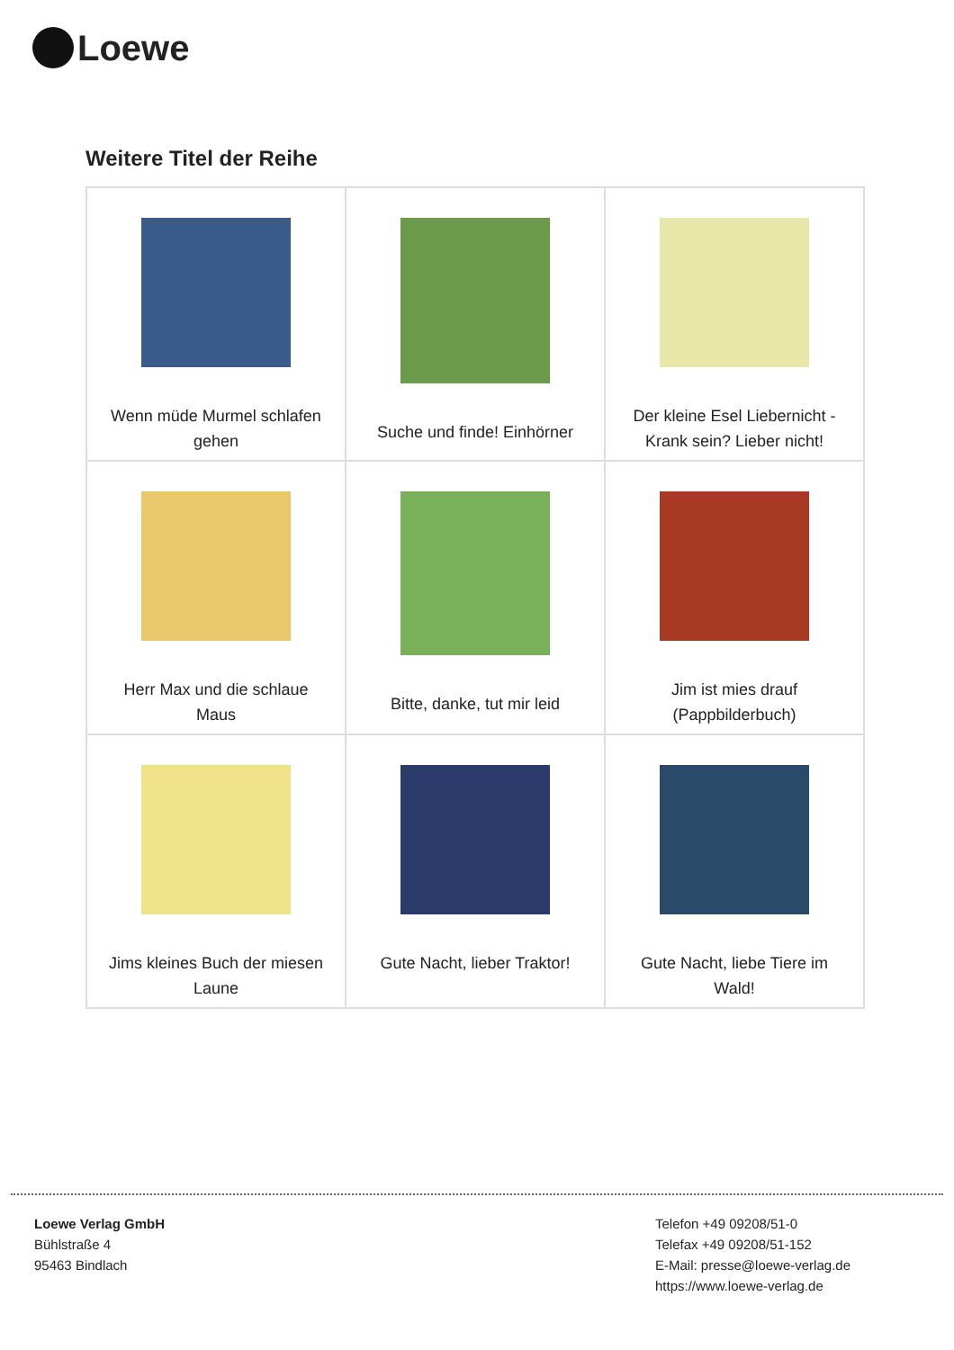Loewe
Weitere Titel der Reihe
| Wenn müde Murmel schlafen gehen | Suche und finde! Einhörner | Der kleine Esel Liebernicht - Krank sein? Lieber nicht! |
| Herr Max und die schlaue Maus | Bitte, danke, tut mir leid | Jim ist mies drauf (Pappbilderbuch) |
| Jims kleines Buch der miesen Laune | Gute Nacht, lieber Traktor! | Gute Nacht, liebe Tiere im Wald! |
Loewe Verlag GmbH
Bühlstraße 4
95463 Bindlach
Telefon +49 09208/51-0
Telefax +49 09208/51-152
E-Mail: presse@loewe-verlag.de
https://www.loewe-verlag.de